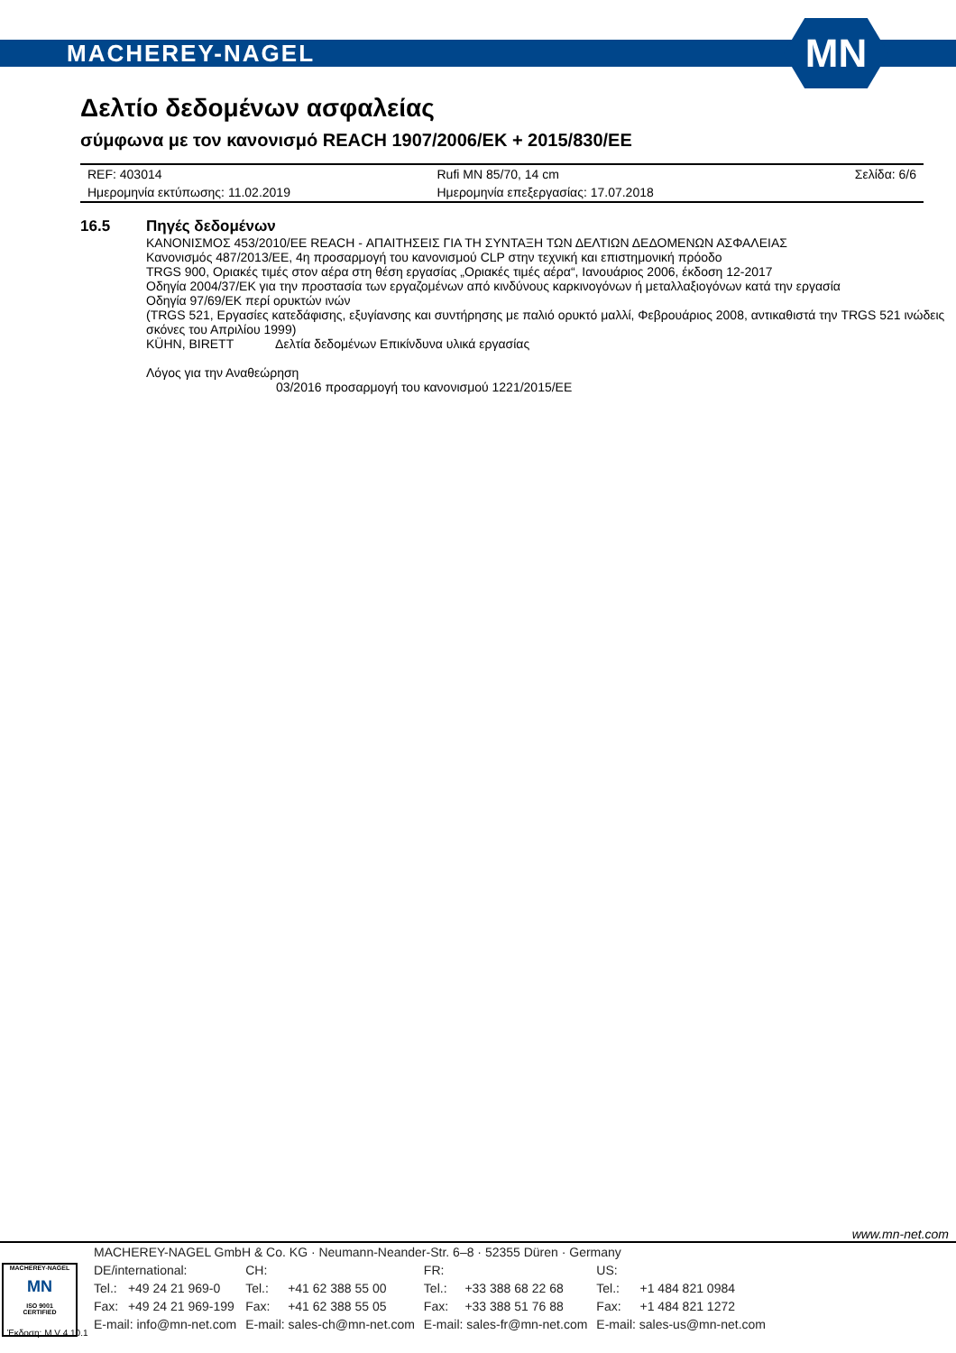MACHEREY-NAGEL
MN
Δελτίο δεδομένων ασφαλείας
σύμφωνα με τον κανονισμό REACH 1907/2006/EK + 2015/830/EE
| REF: 403014 | Rufi MN 85/70, 14 cm | Σελίδα: 6/6 |
| Ημερομηνία εκτύπωσης: 11.02.2019 | Ημερομηνία επεξεργασίας: 17.07.2018 | |
16.5 Πηγές δεδομένων
ΚΑΝΟΝΙΣΜΟΣ 453/2010/ΕΕ REACH - ΑΠΑΙΤΗΣΕΙΣ ΓΙΑ ΤΗ ΣΥΝΤΑΞΗ ΤΩΝ ΔΕΛΤΙΩΝ ΔΕΔΟΜΕΝΩΝ ΑΣΦΑΛΕΙΑΣ
Κανονισμός 487/2013/ΕΕ, 4η προσαρμογή του κανονισμού CLP στην τεχνική και επιστημονική πρόοδο
TRGS 900, Οριακές τιμές στον αέρα στη θέση εργασίας „Οριακές τιμές αέρα“, Ιανουάριος 2006, έκδοση 12-2017
Οδηγία 2004/37/ΕΚ για την προστασία των εργαζομένων από κινδύνους καρκινογόνων ή μεταλλαξιογόνων κατά την εργασία
Οδηγία 97/69/ΕΚ περί ορυκτών ινών
(TRGS 521, Εργασίες κατεδάφισης, εξυγίανσης και συντήρησης με παλιό ορυκτό μαλλί, Φεβρουάριος 2008, αντικαθιστά την TRGS 521 ινώδεις σκόνες του Απριλίου 1999)
KÜHN, BIRETT Δελτία δεδομένων Επικίνδυνα υλικά εργασίας
Λόγος για την Αναθεώρηση
03/2016 προσαρμογή του κανονισμού 1221/2015/ΕΕ
www.mn-net.com
MACHEREY-NAGEL
MN
ISO 9001
CERTIFIED
| MACHEREY-NAGEL GmbH & Co. KG · Neumann-Neander-Str. 6–8 · 52355 Düren · Germany | | | | | | | |
| DE/international: | | CH: | | FR: | | US: | |
| Tel.: | +49 24 21 969-0 | Tel.: | +41 62 388 55 00 | Tel.: | +33 388 68 22 68 | Tel.: | +1 484 821 0984 |
| Fax: | +49 24 21 969-199 | Fax: | +41 62 388 55 05 | Fax: | +33 388 51 76 88 | Fax: | +1 484 821 1272 |
| E-mail: info@mn-net.com | | E-mail: sales-ch@mn-net.com | | E-mail: sales-fr@mn-net.com | | E-mail: sales-us@mn-net.com | |
Έκδοση: M V 4.10.1